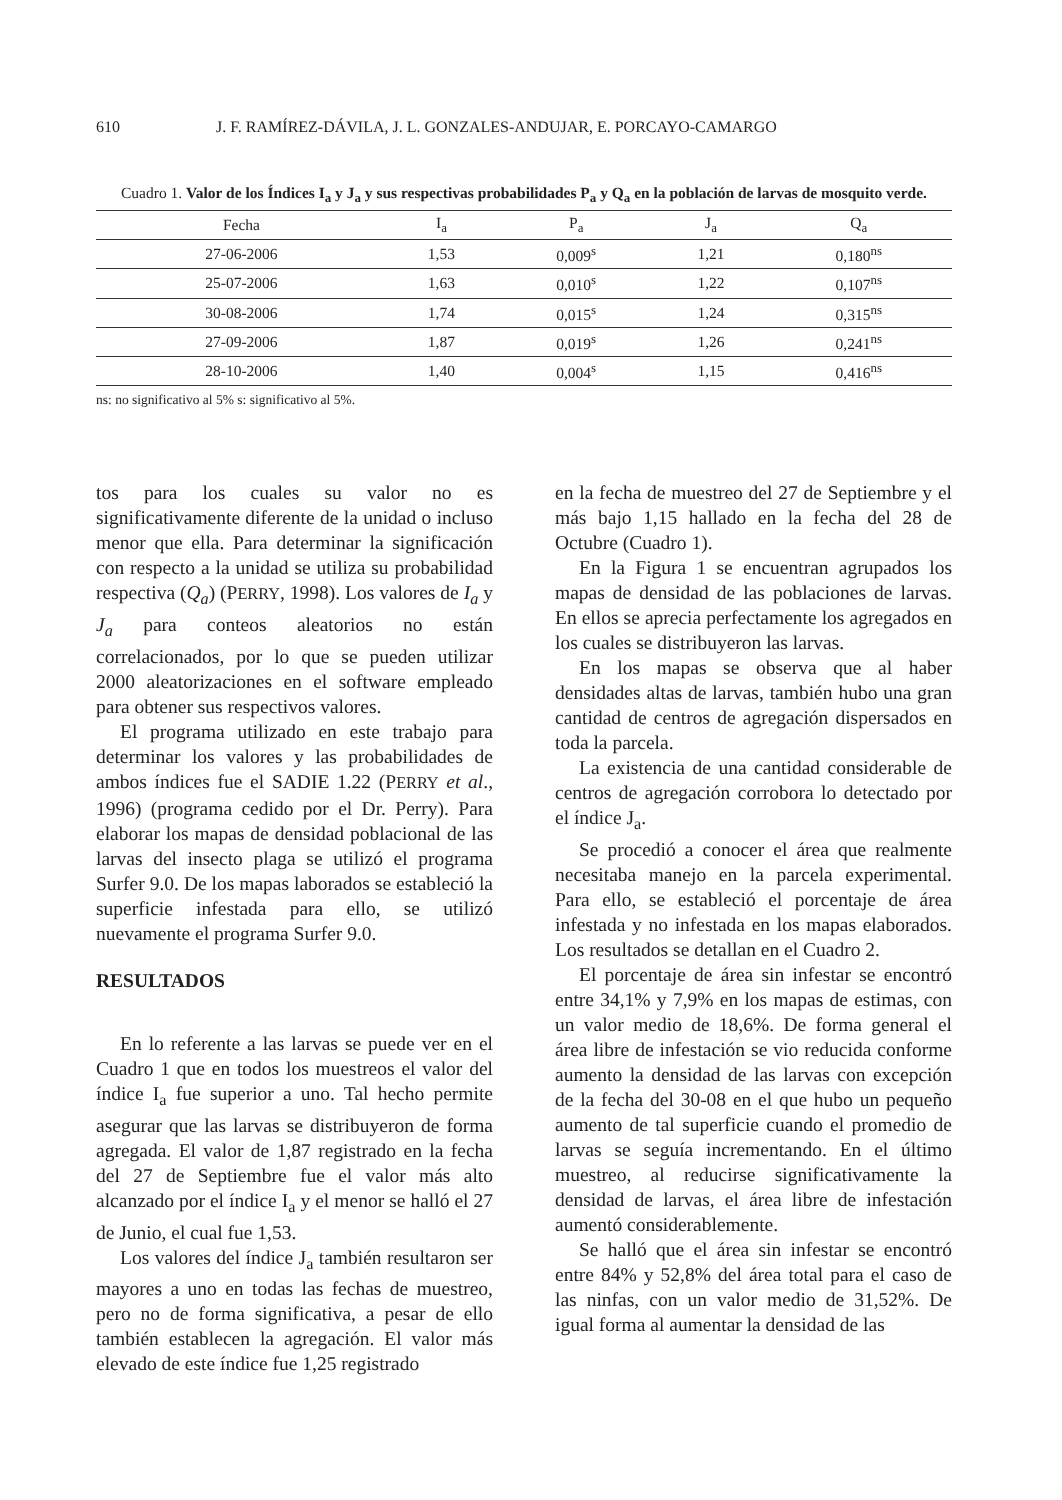610 J. F. RAMÍREZ-DÁVILA, J. L. GONZALES-ANDUJAR, E. PORCAYO-CAMARGO
Cuadro 1. Valor de los Índices I<sub>a</sub> y J<sub>a</sub> y sus respectivas probabilidades P<sub>a</sub> y Q<sub>a</sub> en la población de larvas de mosquito verde.
| Fecha | I<sub>a</sub> | P<sub>a</sub> | J<sub>a</sub> | Q<sub>a</sub> |
| --- | --- | --- | --- | --- |
| 27-06-2006 | 1,53 | 0,009<sup>s</sup> | 1,21 | 0,180<sup>ns</sup> |
| 25-07-2006 | 1,63 | 0,010<sup>s</sup> | 1,22 | 0,107<sup>ns</sup> |
| 30-08-2006 | 1,74 | 0,015<sup>s</sup> | 1,24 | 0,315<sup>ns</sup> |
| 27-09-2006 | 1,87 | 0,019<sup>s</sup> | 1,26 | 0,241<sup>ns</sup> |
| 28-10-2006 | 1,40 | 0,004<sup>s</sup> | 1,15 | 0,416<sup>ns</sup> |
ns: no significativo al 5% s: significativo al 5%.
tos para los cuales su valor no es significativamente diferente de la unidad o incluso menor que ella. Para determinar la significación con respecto a la unidad se utiliza su probabilidad respectiva (Q<sub>a</sub>) (PERRY, 1998). Los valores de I<sub>a</sub> y J<sub>a</sub> para conteos aleatorios no están correlacionados, por lo que se pueden utilizar 2000 aleatorizaciones en el software empleado para obtener sus respectivos valores.
El programa utilizado en este trabajo para determinar los valores y las probabilidades de ambos índices fue el SADIE 1.22 (PERRY et al., 1996) (programa cedido por el Dr. Perry). Para elaborar los mapas de densidad poblacional de las larvas del insecto plaga se utilizó el programa Surfer 9.0. De los mapas laborados se estableció la superficie infestada para ello, se utilizó nuevamente el programa Surfer 9.0.
RESULTADOS
En lo referente a las larvas se puede ver en el Cuadro 1 que en todos los muestreos el valor del índice I<sub>a</sub> fue superior a uno. Tal hecho permite asegurar que las larvas se distribuyeron de forma agregada. El valor de 1,87 registrado en la fecha del 27 de Septiembre fue el valor más alto alcanzado por el índice I<sub>a</sub> y el menor se halló el 27 de Junio, el cual fue 1,53.
Los valores del índice J<sub>a</sub> también resultaron ser mayores a uno en todas las fechas de muestreo, pero no de forma significativa, a pesar de ello también establecen la agregación. El valor más elevado de este índice fue 1,25 registrado
en la fecha de muestreo del 27 de Septiembre y el más bajo 1,15 hallado en la fecha del 28 de Octubre (Cuadro 1).
En la Figura 1 se encuentran agrupados los mapas de densidad de las poblaciones de larvas. En ellos se aprecia perfectamente los agregados en los cuales se distribuyeron las larvas.
En los mapas se observa que al haber densidades altas de larvas, también hubo una gran cantidad de centros de agregación dispersados en toda la parcela.
La existencia de una cantidad considerable de centros de agregación corrobora lo detectado por el índice J<sub>a</sub>.
Se procedió a conocer el área que realmente necesitaba manejo en la parcela experimental. Para ello, se estableció el porcentaje de área infestada y no infestada en los mapas elaborados. Los resultados se detallan en el Cuadro 2.
El porcentaje de área sin infestar se encontró entre 34,1% y 7,9% en los mapas de estimas, con un valor medio de 18,6%. De forma general el área libre de infestación se vio reducida conforme aumento la densidad de las larvas con excepción de la fecha del 30-08 en el que hubo un pequeño aumento de tal superficie cuando el promedio de larvas se seguía incrementando. En el último muestreo, al reducirse significativamente la densidad de larvas, el área libre de infestación aumentó considerablemente.
Se halló que el área sin infestar se encontró entre 84% y 52,8% del área total para el caso de las ninfas, con un valor medio de 31,52%. De igual forma al aumentar la densidad de las